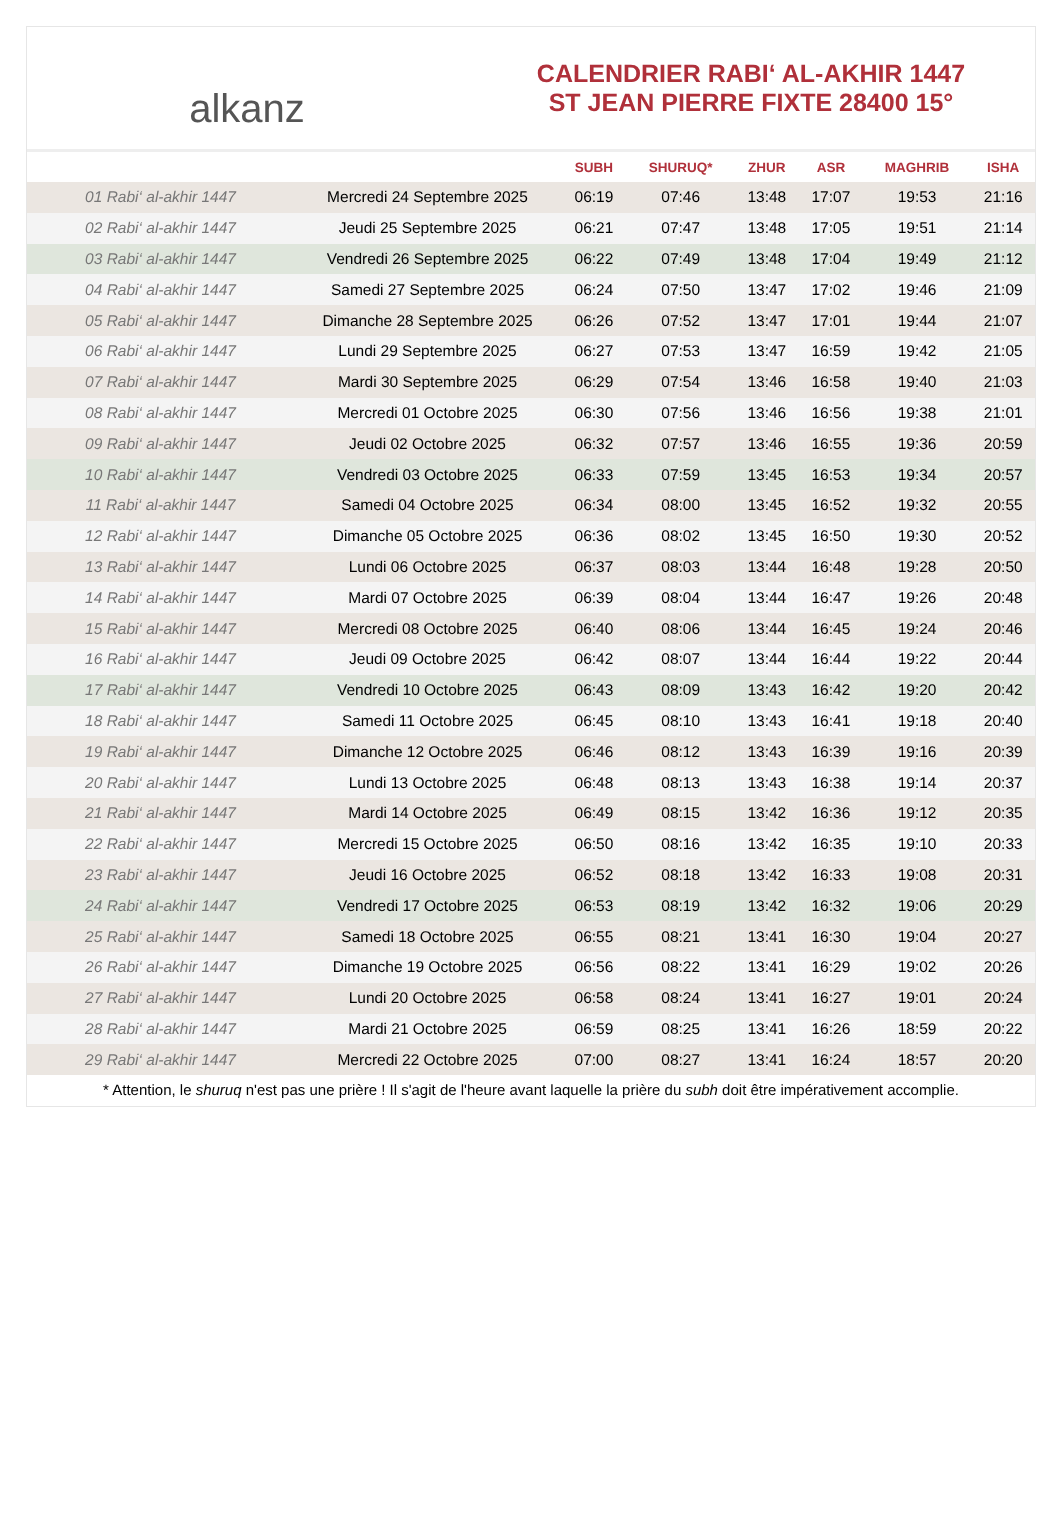alkanz
CALENDRIER RABI‘ AL-AKHIR 1447
ST JEAN PIERRE FIXTE 28400 15°
| | | SUBH | SHURUQ* | ZHUR | ASR | MAGHRIB | ISHA |
| --- | --- | --- | --- | --- | --- | --- | --- |
| 01 Rabi‘ al-akhir 1447 | Mercredi 24 Septembre 2025 | 06:19 | 07:46 | 13:48 | 17:07 | 19:53 | 21:16 |
| 02 Rabi‘ al-akhir 1447 | Jeudi 25 Septembre 2025 | 06:21 | 07:47 | 13:48 | 17:05 | 19:51 | 21:14 |
| 03 Rabi‘ al-akhir 1447 | Vendredi 26 Septembre 2025 | 06:22 | 07:49 | 13:48 | 17:04 | 19:49 | 21:12 |
| 04 Rabi‘ al-akhir 1447 | Samedi 27 Septembre 2025 | 06:24 | 07:50 | 13:47 | 17:02 | 19:46 | 21:09 |
| 05 Rabi‘ al-akhir 1447 | Dimanche 28 Septembre 2025 | 06:26 | 07:52 | 13:47 | 17:01 | 19:44 | 21:07 |
| 06 Rabi‘ al-akhir 1447 | Lundi 29 Septembre 2025 | 06:27 | 07:53 | 13:47 | 16:59 | 19:42 | 21:05 |
| 07 Rabi‘ al-akhir 1447 | Mardi 30 Septembre 2025 | 06:29 | 07:54 | 13:46 | 16:58 | 19:40 | 21:03 |
| 08 Rabi‘ al-akhir 1447 | Mercredi 01 Octobre 2025 | 06:30 | 07:56 | 13:46 | 16:56 | 19:38 | 21:01 |
| 09 Rabi‘ al-akhir 1447 | Jeudi 02 Octobre 2025 | 06:32 | 07:57 | 13:46 | 16:55 | 19:36 | 20:59 |
| 10 Rabi‘ al-akhir 1447 | Vendredi 03 Octobre 2025 | 06:33 | 07:59 | 13:45 | 16:53 | 19:34 | 20:57 |
| 11 Rabi‘ al-akhir 1447 | Samedi 04 Octobre 2025 | 06:34 | 08:00 | 13:45 | 16:52 | 19:32 | 20:55 |
| 12 Rabi‘ al-akhir 1447 | Dimanche 05 Octobre 2025 | 06:36 | 08:02 | 13:45 | 16:50 | 19:30 | 20:52 |
| 13 Rabi‘ al-akhir 1447 | Lundi 06 Octobre 2025 | 06:37 | 08:03 | 13:44 | 16:48 | 19:28 | 20:50 |
| 14 Rabi‘ al-akhir 1447 | Mardi 07 Octobre 2025 | 06:39 | 08:04 | 13:44 | 16:47 | 19:26 | 20:48 |
| 15 Rabi‘ al-akhir 1447 | Mercredi 08 Octobre 2025 | 06:40 | 08:06 | 13:44 | 16:45 | 19:24 | 20:46 |
| 16 Rabi‘ al-akhir 1447 | Jeudi 09 Octobre 2025 | 06:42 | 08:07 | 13:44 | 16:44 | 19:22 | 20:44 |
| 17 Rabi‘ al-akhir 1447 | Vendredi 10 Octobre 2025 | 06:43 | 08:09 | 13:43 | 16:42 | 19:20 | 20:42 |
| 18 Rabi‘ al-akhir 1447 | Samedi 11 Octobre 2025 | 06:45 | 08:10 | 13:43 | 16:41 | 19:18 | 20:40 |
| 19 Rabi‘ al-akhir 1447 | Dimanche 12 Octobre 2025 | 06:46 | 08:12 | 13:43 | 16:39 | 19:16 | 20:39 |
| 20 Rabi‘ al-akhir 1447 | Lundi 13 Octobre 2025 | 06:48 | 08:13 | 13:43 | 16:38 | 19:14 | 20:37 |
| 21 Rabi‘ al-akhir 1447 | Mardi 14 Octobre 2025 | 06:49 | 08:15 | 13:42 | 16:36 | 19:12 | 20:35 |
| 22 Rabi‘ al-akhir 1447 | Mercredi 15 Octobre 2025 | 06:50 | 08:16 | 13:42 | 16:35 | 19:10 | 20:33 |
| 23 Rabi‘ al-akhir 1447 | Jeudi 16 Octobre 2025 | 06:52 | 08:18 | 13:42 | 16:33 | 19:08 | 20:31 |
| 24 Rabi‘ al-akhir 1447 | Vendredi 17 Octobre 2025 | 06:53 | 08:19 | 13:42 | 16:32 | 19:06 | 20:29 |
| 25 Rabi‘ al-akhir 1447 | Samedi 18 Octobre 2025 | 06:55 | 08:21 | 13:41 | 16:30 | 19:04 | 20:27 |
| 26 Rabi‘ al-akhir 1447 | Dimanche 19 Octobre 2025 | 06:56 | 08:22 | 13:41 | 16:29 | 19:02 | 20:26 |
| 27 Rabi‘ al-akhir 1447 | Lundi 20 Octobre 2025 | 06:58 | 08:24 | 13:41 | 16:27 | 19:01 | 20:24 |
| 28 Rabi‘ al-akhir 1447 | Mardi 21 Octobre 2025 | 06:59 | 08:25 | 13:41 | 16:26 | 18:59 | 20:22 |
| 29 Rabi‘ al-akhir 1447 | Mercredi 22 Octobre 2025 | 07:00 | 08:27 | 13:41 | 16:24 | 18:57 | 20:20 |
* Attention, le shuruq n'est pas une prière ! Il s'agit de l'heure avant laquelle la prière du subh doit être impérativement accomplie.